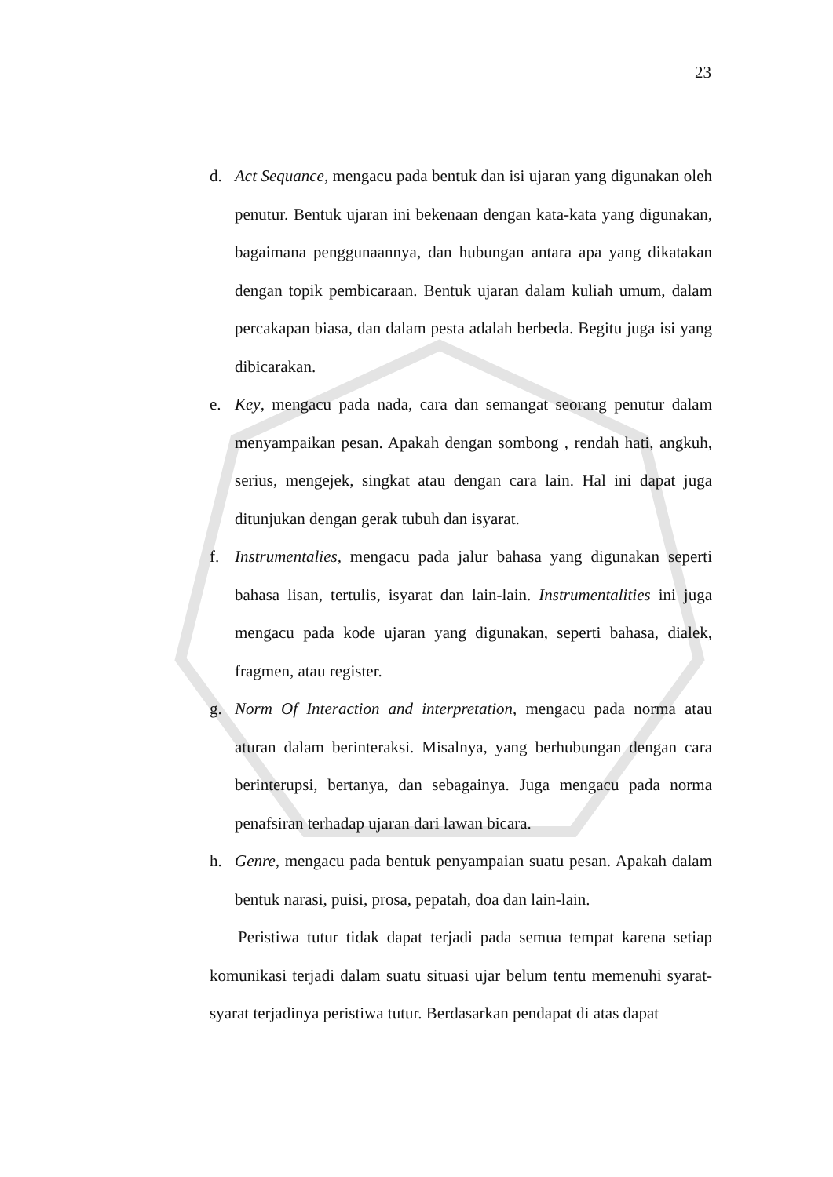23
d. Act Sequance, mengacu pada bentuk dan isi ujaran yang digunakan oleh penutur. Bentuk ujaran ini bekenaan dengan kata-kata yang digunakan, bagaimana penggunaannya, dan hubungan antara apa yang dikatakan dengan topik pembicaraan. Bentuk ujaran dalam kuliah umum, dalam percakapan biasa, dan dalam pesta adalah berbeda. Begitu juga isi yang dibicarakan.
e. Key, mengacu pada nada, cara dan semangat seorang penutur dalam menyampaikan pesan. Apakah dengan sombong , rendah hati, angkuh, serius, mengejek, singkat atau dengan cara lain. Hal ini dapat juga ditunjukan dengan gerak tubuh dan isyarat.
f. Instrumentalies, mengacu pada jalur bahasa yang digunakan seperti bahasa lisan, tertulis, isyarat dan lain-lain. Instrumentalities ini juga mengacu pada kode ujaran yang digunakan, seperti bahasa, dialek, fragmen, atau register.
g. Norm Of Interaction and interpretation, mengacu pada norma atau aturan dalam berinteraksi. Misalnya, yang berhubungan dengan cara berinterupsi, bertanya, dan sebagainya. Juga mengacu pada norma penafsiran terhadap ujaran dari lawan bicara.
h. Genre, mengacu pada bentuk penyampaian suatu pesan. Apakah dalam bentuk narasi, puisi, prosa, pepatah, doa dan lain-lain.
Peristiwa tutur tidak dapat terjadi pada semua tempat karena setiap komunikasi terjadi dalam suatu situasi ujar belum tentu memenuhi syarat-syarat terjadinya peristiwa tutur. Berdasarkan pendapat di atas dapat